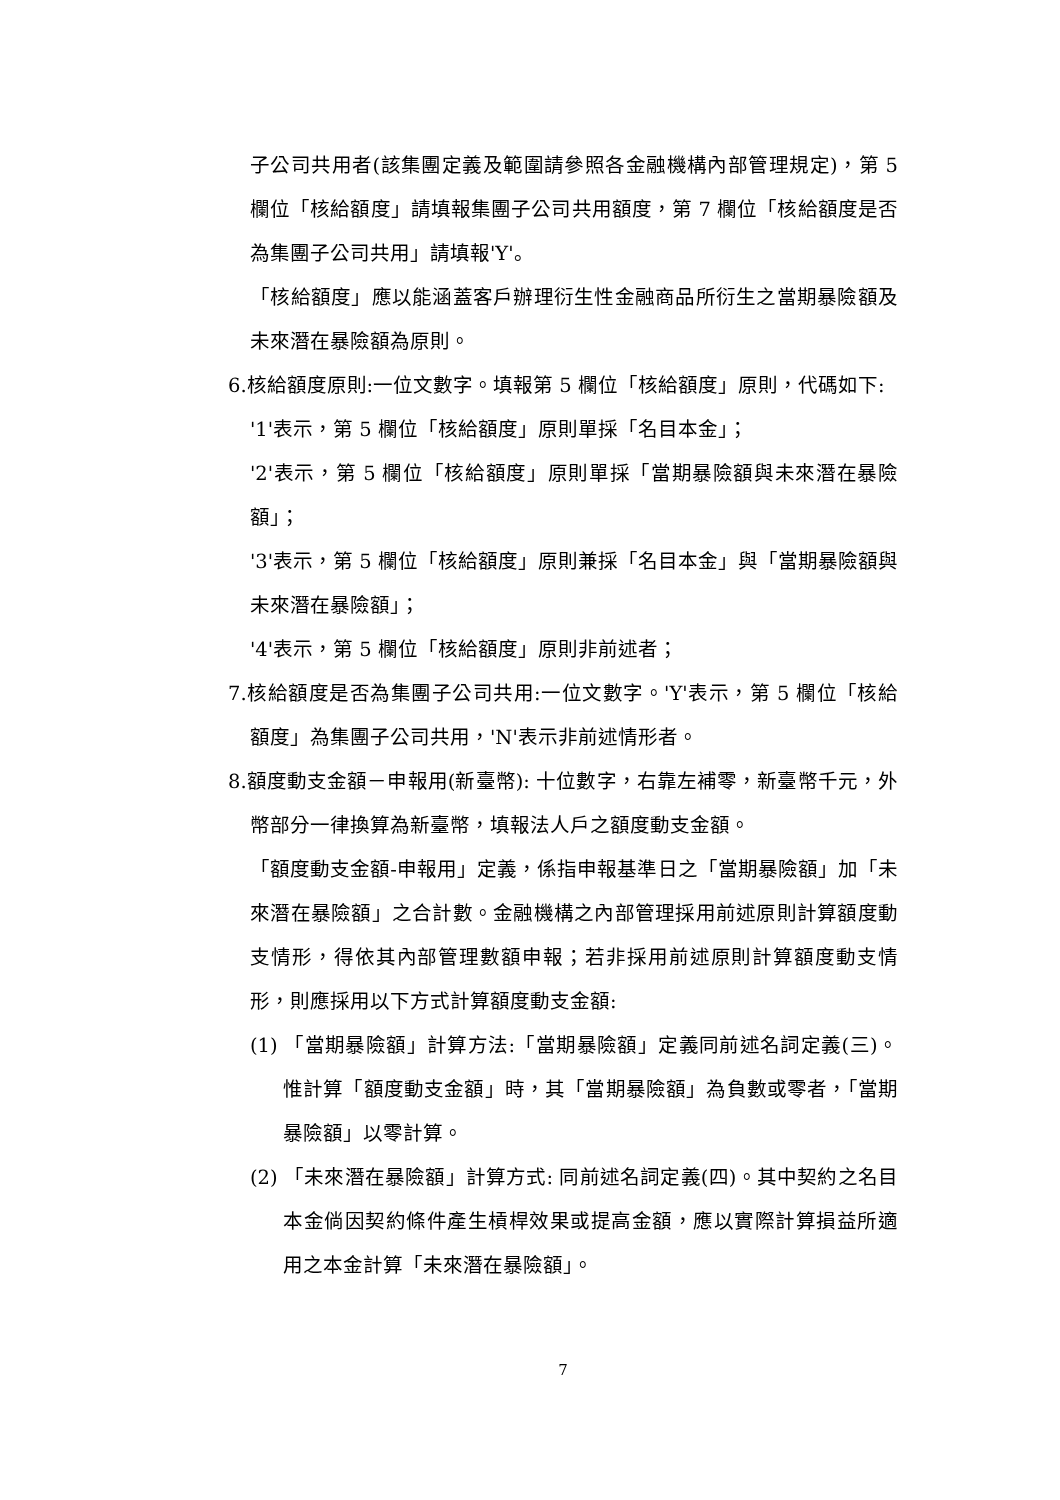子公司共用者(該集團定義及範圍請參照各金融機構內部管理規定)，第 5 欄位「核給額度」請填報集團子公司共用額度，第 7 欄位「核給額度是否為集團子公司共用」請填報'Y'。
「核給額度」應以能涵蓋客戶辦理衍生性金融商品所衍生之當期暴險額及未來潛在暴險額為原則。
6.核給額度原則:一位文數字。填報第 5 欄位「核給額度」原則，代碼如下:
'1'表示，第 5 欄位「核給額度」原則單採「名目本金」；
'2'表示，第 5 欄位「核給額度」原則單採「當期暴險額與未來潛在暴險額」；
'3'表示，第 5 欄位「核給額度」原則兼採「名目本金」與「當期暴險額與未來潛在暴險額」；
'4'表示，第 5 欄位「核給額度」原則非前述者；
7.核給額度是否為集團子公司共用:一位文數字。'Y'表示，第 5 欄位「核給額度」為集團子公司共用，'N'表示非前述情形者。
8.額度動支金額－申報用(新臺幣): 十位數字，右靠左補零，新臺幣千元，外幣部分一律換算為新臺幣，填報法人戶之額度動支金額。
「額度動支金額-申報用」定義，係指申報基準日之「當期暴險額」加「未來潛在暴險額」之合計數。金融機構之內部管理採用前述原則計算額度動支情形，得依其內部管理數額申報；若非採用前述原則計算額度動支情形，則應採用以下方式計算額度動支金額:
(1) 「當期暴險額」計算方法:「當期暴險額」定義同前述名詞定義(三)。惟計算「額度動支金額」時，其「當期暴險額」為負數或零者，「當期暴險額」以零計算。
(2) 「未來潛在暴險額」計算方式: 同前述名詞定義(四)。其中契約之名目本金倘因契約條件產生槓桿效果或提高金額，應以實際計算損益所適用之本金計算「未來潛在暴險額」。
7